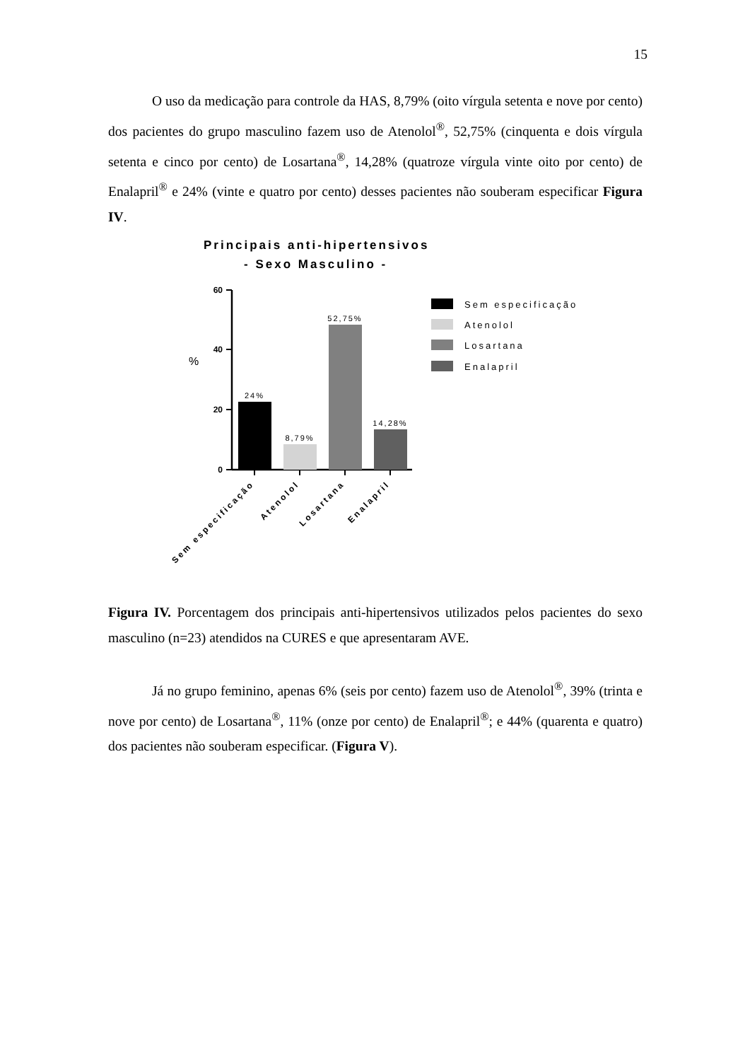15
O uso da medicação para controle da HAS, 8,79% (oito vírgula setenta e nove por cento) dos pacientes do grupo masculino fazem uso de Atenolol<sup>®</sup>, 52,75% (cinquenta e dois vírgula setenta e cinco por cento) de Losartana<sup>®</sup>, 14,28% (quatroze vírgula vinte oito por cento) de Enalapril<sup>®</sup> e 24% (vinte e quatro por cento) desses pacientes não souberam especificar Figura IV.
Principais anti-hipertensivos
- Sexo Masculino -
60
40
20
0
%
24%
8,79%
52,75%
14,28%
Sem especificação
Atenolol
Losartana
Enalapril
Sem especificação
Atenolol
Losartana
Enalapril
Figura IV. Porcentagem dos principais anti-hipertensivos utilizados pelos pacientes do sexo masculino (n=23) atendidos na CURES e que apresentaram AVE.
Já no grupo feminino, apenas 6% (seis por cento) fazem uso de Atenolol<sup>®</sup>, 39% (trinta e nove por cento) de Losartana<sup>®</sup>, 11% (onze por cento) de Enalapril<sup>®</sup>; e 44% (quarenta e quatro) dos pacientes não souberam especificar. (Figura V).